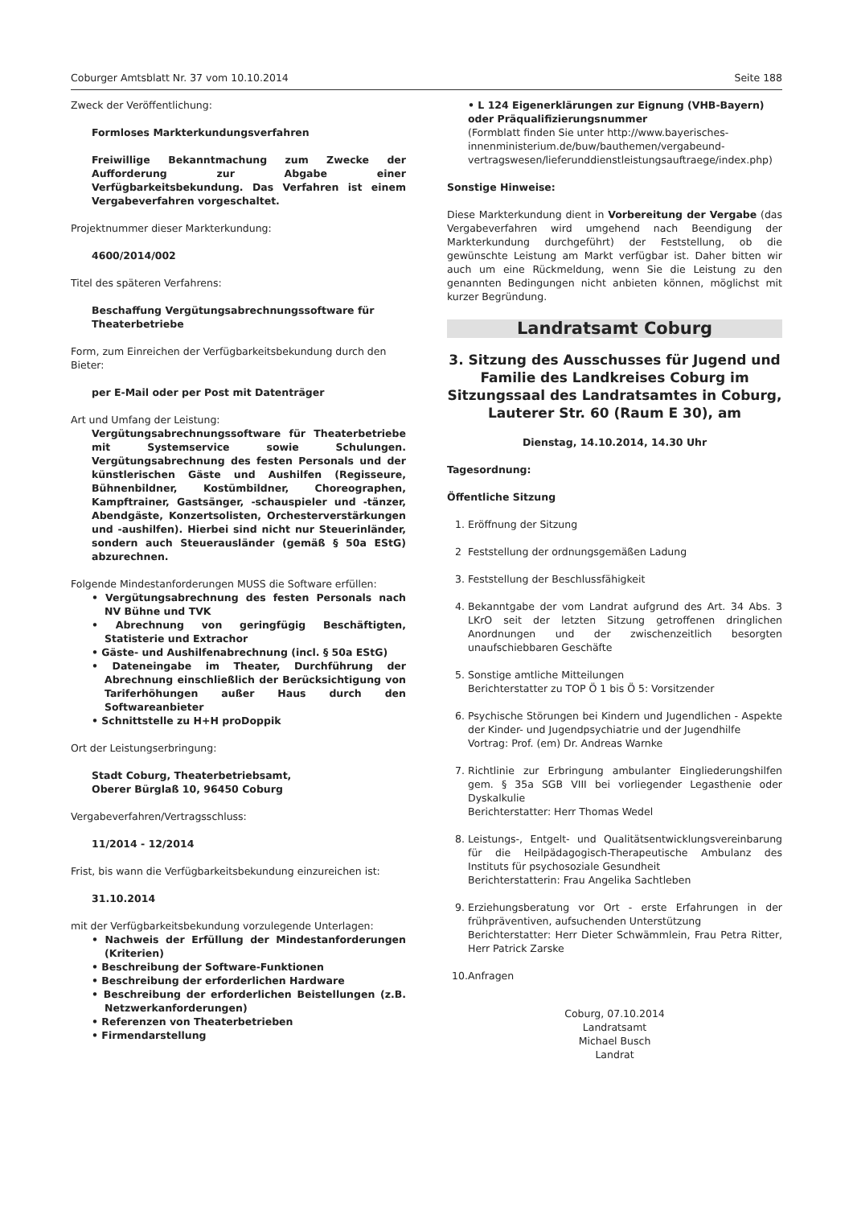Coburger Amtsblatt Nr. 37 vom 10.10.2014 Seite 188
Zweck der Veröffentlichung:
Formloses Markterkundungsverfahren
Freiwillige Bekanntmachung zum Zwecke der Aufforderung zur Abgabe einer Verfügbarkeitsbekundung. Das Verfahren ist einem Vergabeverfahren vorgeschaltet.
Projektnummer dieser Markterkundung:
4600/2014/002
Titel des späteren Verfahrens:
Beschaffung Vergütungsabrechnungssoftware für Theaterbetriebe
Form, zum Einreichen der Verfügbarkeitsbekundung durch den Bieter:
per E-Mail oder per Post mit Datenträger
Art und Umfang der Leistung:
Vergütungsabrechnungssoftware für Theaterbetriebe mit Systemservice sowie Schulungen. Vergütungsabrechnung des festen Personals und der künstlerischen Gäste und Aushilfen (Regisseure, Bühnenbildner, Kostümbildner, Choreographen, Kampftrainer, Gastsänger, -schauspieler und -tänzer, Abendgäste, Konzertsolisten, Orchesterverstärkungen und -aushilfen). Hierbei sind nicht nur Steuerinländer, sondern auch Steuerausländer (gemäß § 50a EStG) abzurechnen.
Folgende Mindestanforderungen MUSS die Software erfüllen:
• Vergütungsabrechnung des festen Personals nach NV Bühne und TVK
• Abrechnung von geringfügig Beschäftigten, Statisterie und Extrachor
• Gäste- und Aushilfenabrechnung (incl. § 50a EStG)
• Dateneingabe im Theater, Durchführung der Abrechnung einschließlich der Berücksichtigung von Tariferhöhungen außer Haus durch den Softwareanbieter
• Schnittstelle zu H+H proDoppik
Ort der Leistungserbringung:
Stadt Coburg, Theaterbetriebsamt,
Oberer Bürglaß 10, 96450 Coburg
Vergabeverfahren/Vertragsschluss:
11/2014 - 12/2014
Frist, bis wann die Verfügbarkeitsbekundung einzureichen ist:
31.10.2014
mit der Verfügbarkeitsbekundung vorzulegende Unterlagen:
• Nachweis der Erfüllung der Mindestanforderungen (Kriterien)
• Beschreibung der Software-Funktionen
• Beschreibung der erforderlichen Hardware
• Beschreibung der erforderlichen Beistellungen (z.B. Netzwerkanforderungen)
• Referenzen von Theaterbetrieben
• Firmendarstellung
• L 124 Eigenerklärungen zur Eignung (VHB-Bayern) oder Präqualifizierungsnummer
(Formblatt finden Sie unter http://www.bayerisches-innenministerium.de/buw/bauthemen/vergabeund-vertragswesen/lieferunddienstleistungsauftraege/index.php)
Sonstige Hinweise:
Diese Markterkundung dient in Vorbereitung der Vergabe (das Vergabeverfahren wird umgehend nach Beendigung der Markterkundung durchgeführt) der Feststellung, ob die gewünschte Leistung am Markt verfügbar ist. Daher bitten wir auch um eine Rückmeldung, wenn Sie die Leistung zu den genannten Bedingungen nicht anbieten können, möglichst mit kurzer Begründung.
Landratsamt Coburg
3. Sitzung des Ausschusses für Jugend und Familie des Landkreises Coburg im Sitzungssaal des Landratsamtes in Coburg, Lauterer Str. 60 (Raum E 30), am
Dienstag, 14.10.2014, 14.30 Uhr
Tagesordnung:
Öffentliche Sitzung
1. Eröffnung der Sitzung
2 Feststellung der ordnungsgemäßen Ladung
3. Feststellung der Beschlussfähigkeit
4. Bekanntgabe der vom Landrat aufgrund des Art. 34 Abs. 3 LKrO seit der letzten Sitzung getroffenen dringlichen Anordnungen und der zwischenzeitlich besorgten unaufschiebbaren Geschäfte
5. Sonstige amtliche Mitteilungen
Berichterstatter zu TOP Ö 1 bis Ö 5: Vorsitzender
6. Psychische Störungen bei Kindern und Jugendlichen - Aspekte der Kinder- und Jugendpsychiatrie und der Jugendhilfe
Vortrag: Prof. (em) Dr. Andreas Warnke
7. Richtlinie zur Erbringung ambulanter Eingliederungshilfen gem. § 35a SGB VIII bei vorliegender Legasthenie oder Dyskalkulie
Berichterstatter: Herr Thomas Wedel
8. Leistungs-, Entgelt- und Qualitätsentwicklungsvereinbarung für die Heilpädagogisch-Therapeutische Ambulanz des Instituts für psychosoziale Gesundheit
Berichterstatterin: Frau Angelika Sachtleben
9. Erziehungsberatung vor Ort - erste Erfahrungen in der frühpräventiven, aufsuchenden Unterstützung
Berichterstatter: Herr Dieter Schwämmlein, Frau Petra Ritter, Herr Patrick Zarske
10. Anfragen
Coburg, 07.10.2014
Landratsamt
Michael Busch
Landrat